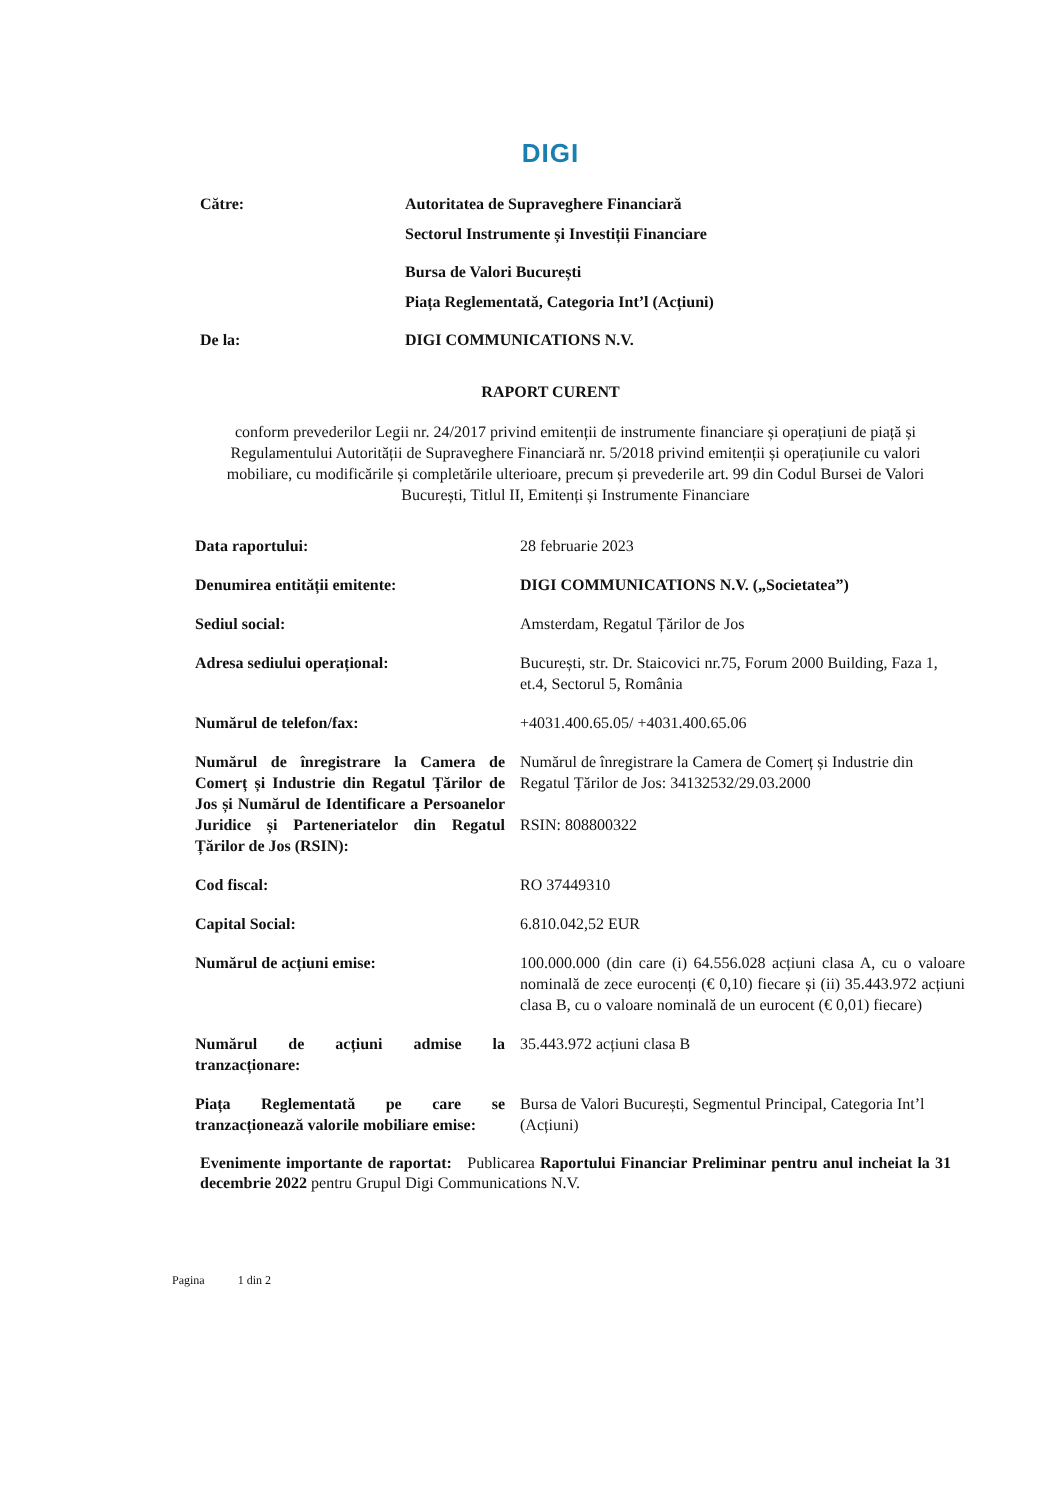DIGI
| Către: | Autoritatea de Supraveghere Financiară |
| | Sectorul Instrumente și Investiții Financiare |
| | Bursa de Valori București |
| | Piața Reglementată, Categoria Int’l (Acțiuni) |
| De la: | DIGI COMMUNICATIONS N.V. |
RAPORT CURENT
conform prevederilor Legii nr. 24/2017 privind emitenții de instrumente financiare și operațiuni de piață și Regulamentului Autorității de Supraveghere Financiară nr. 5/2018 privind emitenții și operațiunile cu valori mobiliare, cu modificările și completările ulterioare, precum și prevederile art. 99 din Codul Bursei de Valori București, Titlul II, Emitenți și Instrumente Financiare
| Data raportului: | 28 februarie 2023 |
| Denumirea entității emitente: | DIGI COMMUNICATIONS N.V. („Societatea”) |
| Sediul social: | Amsterdam, Regatul Țărilor de Jos |
| Adresa sediului operațional: | București, str. Dr. Staicovici nr.75, Forum 2000 Building, Faza 1, et.4, Sectorul 5, România |
| Numărul de telefon/fax: | +4031.400.65.05/ +4031.400.65.06 |
| Numărul de înregistrare la Camera de Comerț și Industrie din Regatul Țărilor de Jos și Numărul de Identificare a Persoanelor Juridice și Parteneriatelor din Regatul Țărilor de Jos (RSIN): | Numărul de înregistrare la Camera de Comerț și Industrie din Regatul Țărilor de Jos: 34132532/29.03.2000 RSIN: 808800322 |
| Cod fiscal: | RO 37449310 |
| Capital Social: | 6.810.042,52 EUR |
| Numărul de acțiuni emise: | 100.000.000 (din care (i) 64.556.028 acțiuni clasa A, cu o valoare nominală de zece eurocenți (€ 0,10) fiecare și (ii) 35.443.972 acțiuni clasa B, cu o valoare nominală de un eurocent (€ 0,01) fiecare) |
| Numărul de acțiuni admise la tranzacționare: | 35.443.972 acțiuni clasa B |
| Piața Reglementată pe care se tranzacționează valorile mobiliare emise: | Bursa de Valori București, Segmentul Principal, Categoria Int’l (Acțiuni) |
Evenimente importante de raportat: Publicarea Raportului Financiar Preliminar pentru anul incheiat la 31 decembrie 2022 pentru Grupul Digi Communications N.V.
Pagina 1 din 2